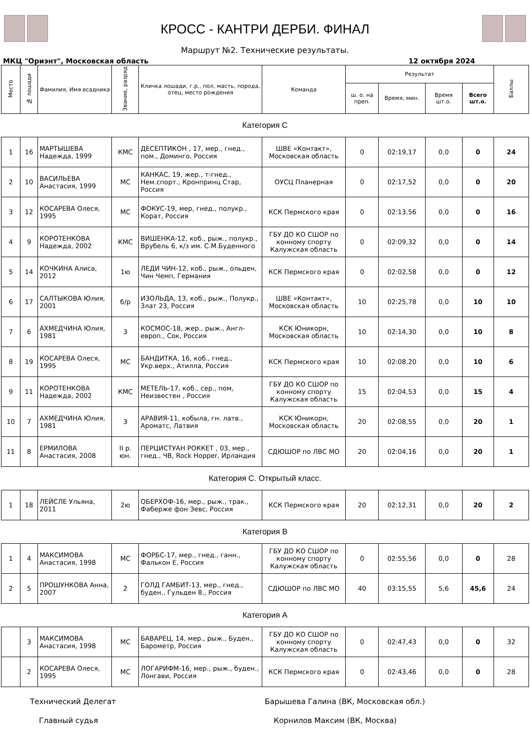КРОСС - КАНТРИ ДЕРБИ. ФИНАЛ
Маршрут №2. Технические результаты.
МКЦ "Ориэнт", Московская область 12 октября 2024
| Место | № лошади | Фамилия, Имя всадника | Звание, разряд | Кличка лошади, г.р., пол, масть, порода, отец, место рождения | Команда | Результат | | | | Баллы |
| --- | --- | --- | --- | --- | --- | --- | --- | --- | --- | --- |
| | | | | | | ш. о. на преп. | Время, мин. | Время шт.о. | Всего шт.о. | |
Категория С
| 1 | 16 | МАРТЫШЕВА Надежда, 1999 | КМС | ДЕСЕПТИКОН , 17, мер., гнед., пом., Доминго, Россия | ШВЕ «Контакт», Московская область | 0 | 02:19,17 | 0,0 | 0 | 24 |
| 2 | 10 | ВАСИЛЬЕВА Анастасия, 1999 | МС | КАНКАС, 19, жер., т-гнед., Нем.спорт., Кронпринц Стар, Россия | ОУСЦ Планерная | 0 | 02:17,52 | 0,0 | 0 | 20 |
| 3 | 12 | КОСАРЕВА Олеся, 1995 | МС | ФОКУС-19, мер, гнед., полукр., Корат, Россия | КСК Пермского края | 0 | 02:13,56 | 0,0 | 0 | 16 |
| 4 | 9 | КОРОТЕНКОВА Надежда, 2002 | КМС | ВИШЕНКА-12, коб., рыж., полукр., Врубель 6, к/з им. С.М.Буденного | ГБУ ДО КО СШОР по конному спорту Калужская область | 0 | 02:09,32 | 0,0 | 0 | 14 |
| 5 | 14 | КОЧКИНА Алиса, 2012 | 1ю | ЛЕДИ ЧИН-12, коб., рыж., ольден, Чин Чемп, Германия | КСК Пермского края | 0 | 02:02,58 | 0,0 | 0 | 12 |
| 6 | 17 | САЛТЫКОВА Юлия, 2001 | б/р | ИЗОЛЬДА, 13, коб., рыж., Полукр., Злат 23, Россия | ШВЕ «Контакт», Московская область | 10 | 02:25,78 | 0,0 | 10 | 10 |
| 7 | 6 | АХМЕДЧИНА Юлия, 1981 | 3 | КОСМОС-18, жер., рыж., Англ-европ., Сок, Россия | КСК Юникорн, Московская область | 10 | 02:14,30 | 0,0 | 10 | 8 |
| 8 | 19 | КОСАРЕВА Олеся, 1995 | МС | БАНДИТКА, 16, коб., гнед., Укр.верх., Атилла, Россия | КСК Пермского края | 10 | 02:08,20 | 0,0 | 10 | 6 |
| 9 | 11 | КОРОТЕНКОВА Надежда, 2002 | КМС | МЕТЕЛЬ-17, коб., сер., пом, Неизвестен , Россия | ГБУ ДО КО СШОР по конному спорту Калужская область | 15 | 02:04,53 | 0,0 | 15 | 4 |
| 10 | 7 | АХМЕДЧИНА Юлия, 1981 | 3 | АРАВИЯ-11, кобыла, гн. латв., Ароматс, Латвия | КСК Юникорн, Московская область | 20 | 02:08,55 | 0,0 | 20 | 1 |
| 11 | 8 | ЕРМИЛОВА Анастасия, 2008 | II р. юн. | ПЕРЦИСТУАН РОККЕТ , 03, мер., гнед., ЧВ, Rock Hopper, Ирландия | СДЮШОР по ЛВС МО | 20 | 02:04,16 | 0,0 | 20 | 1 |
Категория С. Открытый класс.
| 1 | 18 | ЛЕЙСЛЕ Ульяна, 2011 | 2ю | ОБЕРХОФ-16, мер., рыж., трак., Фаберже фон Зевс, Россия | КСК Пермского края | 20 | 02:12,31 | 0,0 | 20 | 2 |
Категория В
| 1 | 4 | МАКСИМОВА Анастасия, 1998 | МС | ФОРБС-17, мер., гнед., ганн., Фалькон Е, Россия | ГБУ ДО КО СШОР по конному спорту Калужская область | 0 | 02:55,56 | 0,0 | 0 | 28 |
| 2 | 5 | ПРОШУНКОВА Анна, 2007 | 2 | ГОЛД ГАМБИТ-13, мер., гнед., буден., Гульден 8., Россия | СДЮШОР по ЛВС МО | 40 | 03:15,55 | 5,6 | 45,6 | 24 |
Категория А
| | 3 | МАКСИМОВА Анастасия, 1998 | МС | БАВАРЕЦ, 14, мер., рыж., Буден., Барометр, Россия | ГБУ ДО КО СШОР по конному спорту Калужская область | 0 | 02:47,43 | 0,0 | 0 | 32 |
| | 2 | КОСАРЕВА Олеся, 1995 | МС | ЛОГАРИФМ-16, мер., рыж., буден., Лонгави, Россия | КСК Пермского края | 0 | 02:43,46 | 0,0 | 0 | 28 |
Технический Делегат Барышева Галина (ВК, Московская обл.)
Главный судья Корнилов Максим (ВК, Москва)